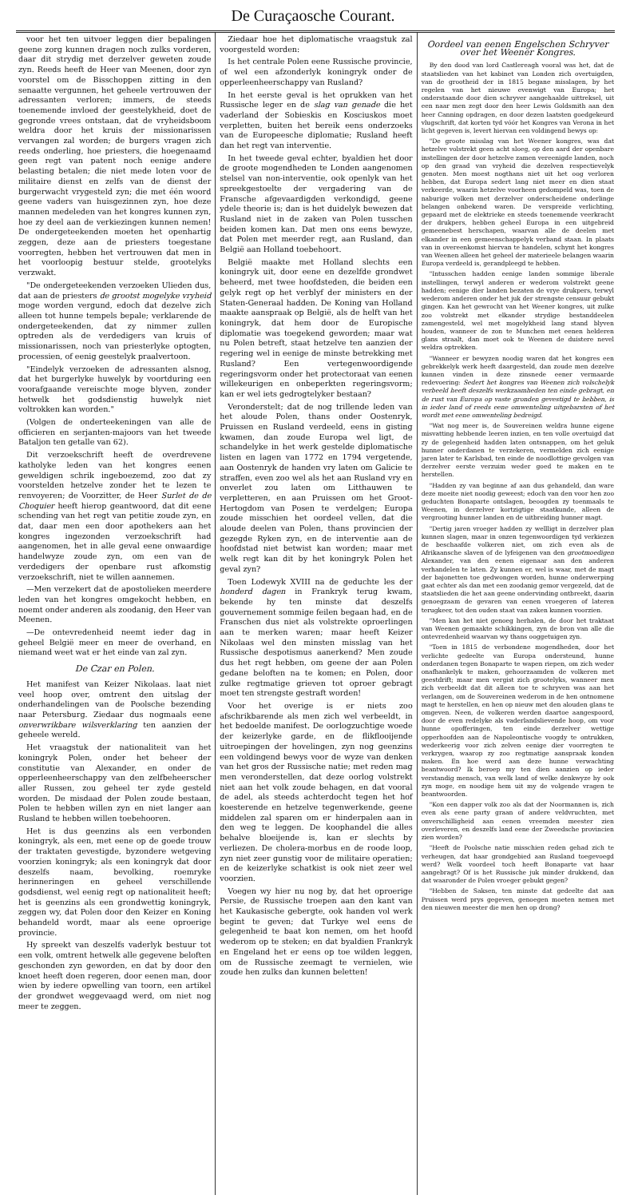De Curaçaosche Courant.
voor het ten uitvoer leggen dier bepalingen geene zorg kunnen dragen noch zulks vorderen, daar dit strydig met derzelver geweten zoude zyn. Reeds heeft de Heer van Meenen, door zyn voorstel om de Bisschoppen zitting in den senaatte vergunnen, het geheele vertrouwen der adressanten verloren; immers, de steeds toenemende invloed der geestelykheid, doet de gegronde vrees ontstaan, dat de vryheidsboom weldra door het kruis der missionarissen vervangen zal worden; de burgers vragen zich reeds onderling, hoe priesters, die hoegenaamd geen regt van patent noch eenige andere belasting betalen; die niet mede loten voor de militaire dienst en zelfs van de dienst der burgerwacht vrygesteld zyn; die met één woord geene vaders van huisgezinnen zyn, hoe deze mannen medeleden van het kongres kunnen zyn, hoe zy deel aan de verkiezingen kunnen nemen! De ondergeteekenden moeten het openhartig zeggen, deze aan de priesters toegestane voorregten, hebben het vertrouwen dat men in het voorloopig bestuur stelde, grootelyks verzwakt.
"De ondergeteekenden verzoeken Ulieden dus, dat aan de priesters de grootst mogelyke vryheid moge worden vergund, edoch dat dezelve zich alleen tot hunne tempels bepale; verklarende de ondergeteekenden, dat zy nimmer zullen optreden als de verdedigers van kruis of missionarissen, noch van priesterlyke optogten, processien, of eenig geestelyk praalvertoon.
"Eindelyk verzoeken de adressanten alsnog, dat het burgerlyke huwelyk by voortduring een voorafgaande vereischte moge blyven, zonder hetwelk het godsdienstig huwelyk niet voltrokken kan worden."
(Volgen de onderteekeningen van alle de officieren en serjanten-majoors van het tweede Bataljon ten getalle van 62).
Dit verzoekschrift heeft de overdrevene katholyke leden van het kongres eenen geweldigen schrik ingeboezemd, zoo dat zy voorstelden hetzelve zonder het te lezen te renvoyeren; de Voorzitter, de Heer Surlet de de Choquier heeft hierop geantwoord, dat dit eene schending van het regt van petitie zoude zyn, en dat, daar men een door apothekers aan het kongres ingezonden verzoekschrift had aangenomen, het in alle geval eene onwaardige handelwyze zoude zyn, om een van de verdedigers der openbare rust afkomstig verzoekschrift, niet te willen aannemen.
—Men verzekert dat de apostolieken meerdere leden van het kongres omgekocht hebben, en noemt onder anderen als zoodanig, den Heer van Meenen.
—De ontevredenheid neemt ieder dag in geheel België meer en meer de overhand, en niemand weet wat er het einde van zal zyn.
De Czar en Polen.
Het manifest van Keizer Nikolaas. laat niet veel hoop over, omtrent den uitslag der onderhandelingen van de Poolsche bezending naar Petersburg. Ziedaar dus nogmaals eene onverwrikbare wilsverklaring ten aanzien der geheele wereld.
Het vraagstuk der nationaliteit van het koningryk Polen, onder het beheer der constitutie van Alexander, en onder de opperleenheerschappy van den zelfbeheerscher aller Russen, zou geheel ter zyde gesteld worden. De misdaad der Polen zoude bestaan, Polen te hebben willen zyn en niet langer aan Rusland te hebben willen toebehooren.
Het is dus geenzins als een verbonden koningryk, als een, met eene op de goede trouw der traktaten gevestigde, byzondere wetgeving voorzien koningryk; als een koningryk dat door deszelfs naam, bevolking, roemryke herinneringen en geheel verschillende godsdienst, wel eenig regt op nationaliteit heeft; het is geenzins als een grondwettig koningryk, zeggen wy, dat Polen door den Keizer en Koning behandeld wordt, maar als eene oproerige provincie.
Hy spreekt van deszelfs vaderlyk bestuur tot een volk, omtrent hetwelk alle gegevene beloften geschonden zyn geworden, en dat by door den knoet heeft doen regeren, door eenen man, door wien by iedere opwelling van toorn, een artikel der grondwet weggevaagd werd, om niet nog meer te zeggen.
Ziedaar hoe het diplomatische vraagstuk zal voorgesteld worden:
Is het centrale Polen eene Russische provincie, of wel een afzonderlyk koningryk onder de opperleenheerschappy van Rusland?
In het eerste geval is het oprukken van het Russische leger en de slag van genade die het vaderland der Sobieskis en Kosciuskos moet verpletten, buiten het bereik eens onderzoeks van de Europeesche diplomatie; Rusland heeft dan het regt van interventie.
In het tweede geval echter, byaldien het door de groote mogendheden te Londen aangenomen stelsel van non-interventie, ook openlyk van het spreekgestoelte der vergadering van de Fransche afgevaardigden verkondigd, geene ydele theorie is; dan is het duidelyk bewezen dat Rusland niet in de zaken van Polen tusschen beiden komen kan. Dat men ons eens bewyze, dat Polen met meerder regt, aan Rusland, dan België aan Holland toebehoort.
België maakte met Holland slechts een koningryk uit, door eene en dezelfde grondwet beheerd, met twee hoofdsteden, die beiden een gelyk regt op het verblyf der ministers en der Staten-Generaal hadden. De Koning van Holland maakte aanspraak op België, als de helft van het koningryk, dat hem door de Europische diplomatie was toegekend geworden; maar wat nu Polen betreft, staat hetzelve ten aanzien der regering wel in eenige de minste betrekking met Rusland? Een vertegenwoordigende regeringsvorm onder het protectoraat van eenen willekeurigen en onbeperkten regeringsvorm; kan er wel iets gedrogtelyker bestaan?
Veronderstelt; dat de nog trillende leden van het aloude Polen, thans onder Oostenryk, Pruissen en Rusland verdeeld, eens in gisting kwamen, dan zoude Europa wel ligt, de schandelyke in het werk gestelde diplomatische listen en lagen van 1772 en 1794 vergetende, aan Oostenryk de handen vry laten om Galicie te straffen, even zoo wel als het aan Rusland vry en onverlet zou laten om Litthauwen te verpletteren, en aan Pruissen om het Groot-Hertogdom van Posen te verdelgen; Europa zoude misschien het oordeel vellen, dat die aloude deelen van Polen, thans provincien der gezegde Ryken zyn, en de interventie aan de hoofdstad niet betwist kan worden; maar met welk regt kan dit by het koningryk Polen het geval zyn?
Toen Lodewyk XVIII na de geduchte les der honderd dagen in Frankryk terug kwam, bekende hy ten minste dat deszelfs gouvernement sommige feilen begaan had, en de Franschen dus niet als volstrekte oproerlingen aan te merken waren; maar heeft Keizer Nikolaas wel den minsten misslag van het Russische despotismus aanerkend? Men zoude dus het regt hebben, om geene der aan Polen gedane beloften na te komen; en Polen, door zulke regtmatige grieven tot oproer gebragt moet ten strengste gestraft worden!
Voor het overige is er niets zoo afschrikbarende als men zich wel verbeeldt, in het bedoelde manifest. De oorlogzuchtige woede der keizerlyke garde, en de flikflooijende uitroepingen der hovelingen, zyn nog geenzins een voldingend bewys voor de wyze van denken van het gros der Russische natie; met reden mag men veronderstellen, dat deze oorlog volstrekt niet aan het volk zoude behagen, en dat vooral de adel, als steeds achterdocht tegen het hof koesterende en hetzelve tegenwerkende, geene middelen zal sparen om er hinderpalen aan in den weg te leggen. De koophandel die alles behalve bloeijende is, kan er slechts by verliezen. De cholera-morbus en de roode loop, zyn niet zeer gunstig voor de militaire operatien; en de keizerlyke schatkist is ook niet zeer wel voorzien.
Voegen wy hier nu nog by, dat het oproerige Persie, de Russische troepen aan den kant van het Kaukasische gebergte, ook handen vol werk begint te geven; dat Turkye wel eens de gelegenheid te baat kon nemen, om het hoofd wederom op te steken; en dat byaldien Frankryk en Engeland het er eens op toe wilden leggen, om de Russische zeemagt te vernielen, wie zoude hen zulks dan kunnen beletten!
Oordeel van eenen Engelschen Schryver over het Weener Kongres.
By den dood van lord Castlereagh vooral was het, dat de staatslieden van het kabinet van Londen zich overtuigden, van de grootheid der in 1815 begane misslagen, by het regelen van het nieuwe evenwigt van Europa; het onderstaande door dien schryver aangehaalde uittreksel, uit een naar men zegt door den heer Lewis Goldsmith aan den heer Canning opdragen, en door dezen laatsten goedgekeurd vlugschrift, dat korten tyd vóór het Kongres van Verona in het licht gegeven is, levert hiervan een voldingend bewys op:
"De groote misslag van het Weener kongres, was dat hetzelve volstrekt geen acht sloeg, op den aard der openbare instellingen der door hetzelve zamen vereenigde landen, noch op den graad van vryheid die dezelven respectievelyk genoten. Men moest nogthans niet uit het oog verloren hebben, dat Europa sedert lang niet meer en dien staat verkeerde, waarin hetzelve voorheen gedompeld was, toen de naburige volken met derzelver onderscheidene onderlinge belangen onbekend waren. De verspreide verlichting, gepaard met de elektrieke en steeds toenemende veerkracht der drukpers, hebben geheel Europa in een uitgebreid gemeenebest herschapen, waarvan alle de deelen met elkander in een gemeenschappelyk verband staan. In plaats van in overeenkomst hiervan te handelen, schynt het kongres van Weenen alleen het geheel der materieele belangen waarin Europa verdeeld is, gerandpleegd te hebben.
"Intusschen hadden eenige landen sommige liberale instellingen, terwyl anderen er wederom volstrekt geene hadden; eenige dier landen bezaten de vrye drukpers, terwyl wederom anderen onder het juk der strengste censuur gebukt gingen. Kan het gewrocht van het Weener kongres, uit zulke zoo volstrekt met elkander strydige bestanddeelen zamengesteld, wel met mogelykheid lang stand blyven houden, wanneer de zon te Munchen met eenen helderen glans straalt, dan moet ook te Weenen de duistere nevel weldra optrekken.
"Wanneer er bewyzen noodig waren dat het kongres een gebrekkelyk werk heeft daargesteld, dan zoude men dezelve kunnen vinden in deze zinsnede eener vermaarde redevoering: Sedert het kongres van Weenen zich volschelyk verbeeld heeft deszelfs werkzaamheden ten einde gebragt, en de rust van Europa op vaste gronden gevestigd te hebben, is in ieder land of reeds eene omwenteling uitgebarsten of het wordt met eene omwenteling bedreigd.
"Wat nog meer is, de Souvereinen weldra hunne eigene misvatting hebbende leeren inzien, en ten volle overtuigd dat zy de gelegenheid hadden laten ontsnappen, om het geluk hunner onderdanen te verzekeren, vermelden zich eenige jaren later te Karlsbad, ten einde de noodlottige gevolgen van derzelver eerste verzuim weder goed te maken en te herstellen.
"Hadden zy van beginne af aan dus gehandeld, dan ware deze moeite niet noodig geweest; edoch van den voor hen zoo geduchten Bonaparte ontslagen, beoogden zy toenmaals te Weenen, in derzelver kortzigtige staatkunde, alleen de vergrooting hunner landen en de uitbreiding hunner magt.
"Dertig jaren vroeger hadden zy wellligt in derzelver plan kunnen slagen, maar in onzen tegenwoordigen tyd verkiezen de beschaafde volkeren niet, om zich even als de Afrikaansche slaven of de lyfeigenen van den grootmoedigen Alexander, van den eenen eigenaar aan den anderen verhandelen te laten. Zy kunnen er, wel is waar, met de magt der bajonetten toe gedwongen worden, hunne onderwerping gaat echter als dan met een zoodanig gemor vergezeld, dat de staatslieden die het aan geene ondervinding ontbreekt, daarin genoegzaam de gevaren van eenen vroegeren of lateren terugkeer, tot den ouden staat van zaken kunnen voorzien.
"Men kan het niet genoeg herhalen, de door het traktaat van Weenen gemaakte schikkingen, zyn de bron van alle die ontevredenheid waarvan wy thans ooggetuigen zyn.
"Toen in 1815 de verbondene mogendheden, door het verlichte gedeelte van Europa ondersteund, hunne onderdanen tegen Bonaparte te wapen riepen, om zich weder onafhankelyk te maken, gehoorzaamden de volkeren met geestdrift; maar men vergist zich grootelyks, wanneer men zich verbeeldt dat dit alleen toe te schryven was aan het verlangen, om de Souvereinen wederom in de hen ontnomene magt te herstellen, en hen op nieuw met den alouden glans te omgeven. Neen, de volkeren werden daartoe aangespoord, door de even redelyke als vaderlandslievende hoop, om voor hunne opofferingen, ten einde derzelver wettige opperhoofden aan de Napoleontische voogdy te ontrukken, wederkeerig voor zich zelven eenige dier voorregten te verkrygen, waarop zy zoo regtmatige aanspraak konden maken. En hoe werd aan deze hunne verwachting beantwoord? Ik beroep my ten dien aanzien op ieder verstandig mensch, van welk land of welke denkwyze hy ook zyn moge, en noodige hem uit my de volgende vragen te beantwoorden.
"Kon een dapper volk zoo als dat der Noormannen is, zich even als eene party graan of andere veldvruchten, met onverschilligheid aan eenen vreemden meester zien overleveren, en deszelfs land eene der Zweedsche provincien zien worden?
"Heeft de Poolsche natie misschien reden gehad zich te verheugen, dat haar grondgebied aan Rusland toegevoegd werd? Welk voordeel toch heeft Bonaparte vat haar aangebragt? Of is het Russische juk minder drukkend, dan dat waaronder de Polen vroeger gebukt gegen?
"Hebben de Saksen, ten minste dat gedeelte dat aan Pruissen werd prys gegeven, genoegen moeten nemen met den nieuwen meester die men hen op drong?